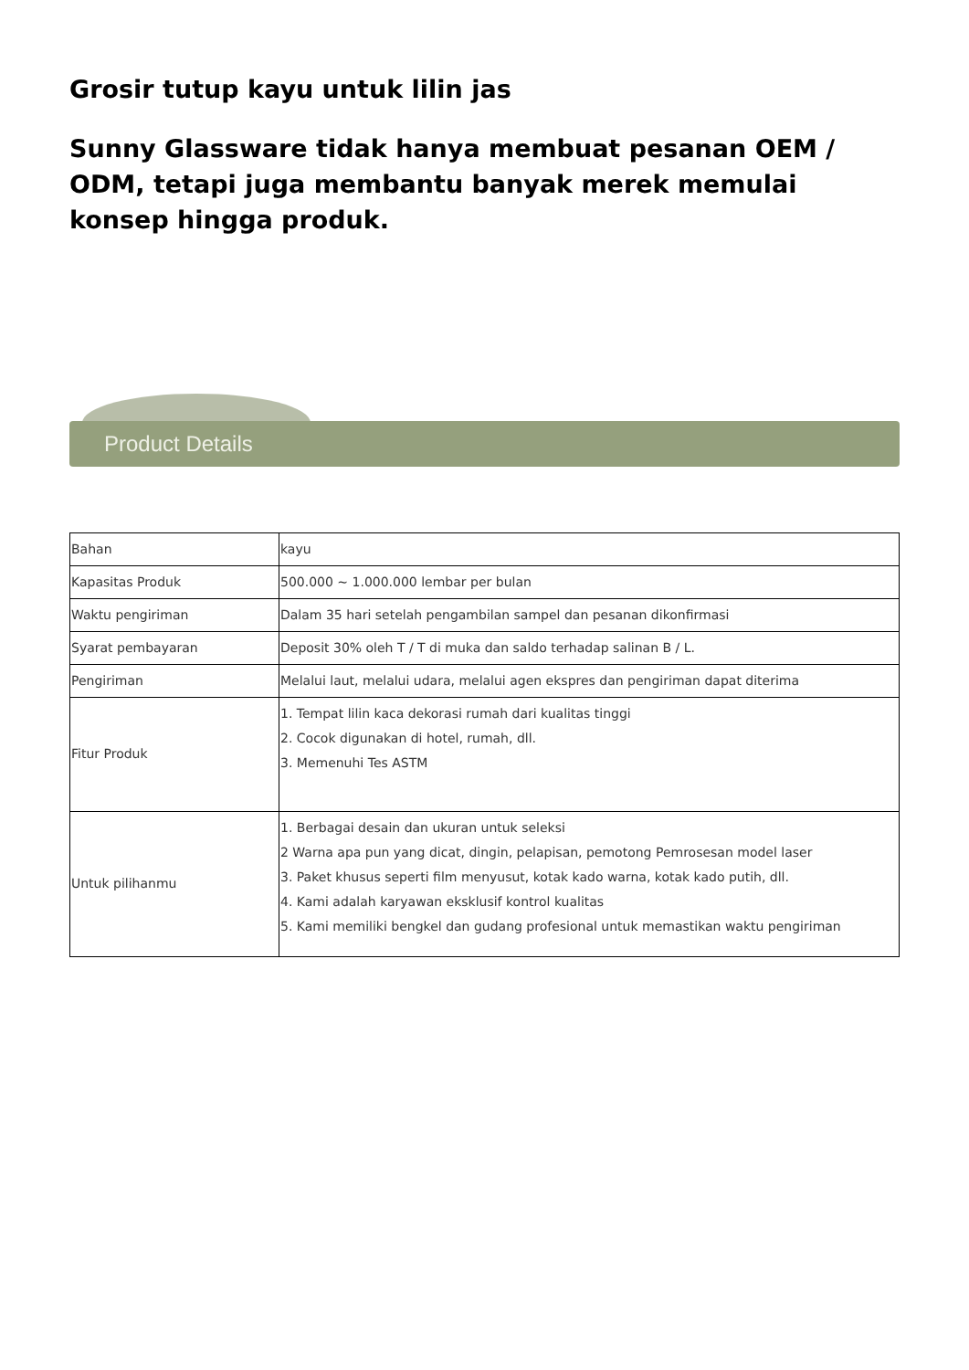Grosir tutup kayu untuk lilin jas
Sunny Glassware tidak hanya membuat pesanan OEM / ODM, tetapi juga membantu banyak merek memulai konsep hingga produk.
Product Details
| Bahan | kayu |
| Kapasitas Produk | 500.000 ~ 1.000.000 lembar per bulan |
| Waktu pengiriman | Dalam 35 hari setelah pengambilan sampel dan pesanan dikonfirmasi |
| Syarat pembayaran | Deposit 30% oleh T / T di muka dan saldo terhadap salinan B / L. |
| Pengiriman | Melalui laut, melalui udara, melalui agen ekspres dan pengiriman dapat diterima |
| Fitur Produk | 1. Tempat lilin kaca dekorasi rumah dari kualitas tinggi 2. Cocok digunakan di hotel, rumah, dll. 3. Memenuhi Tes ASTM |
| Untuk pilihanmu | 1. Berbagai desain dan ukuran untuk seleksi 2 Warna apa pun yang dicat, dingin, pelapisan, pemotong Pemrosesan model laser 3. Paket khusus seperti film menyusut, kotak kado warna, kotak kado putih, dll. 4. Kami adalah karyawan eksklusif kontrol kualitas 5. Kami memiliki bengkel dan gudang profesional untuk memastikan waktu pengiriman |